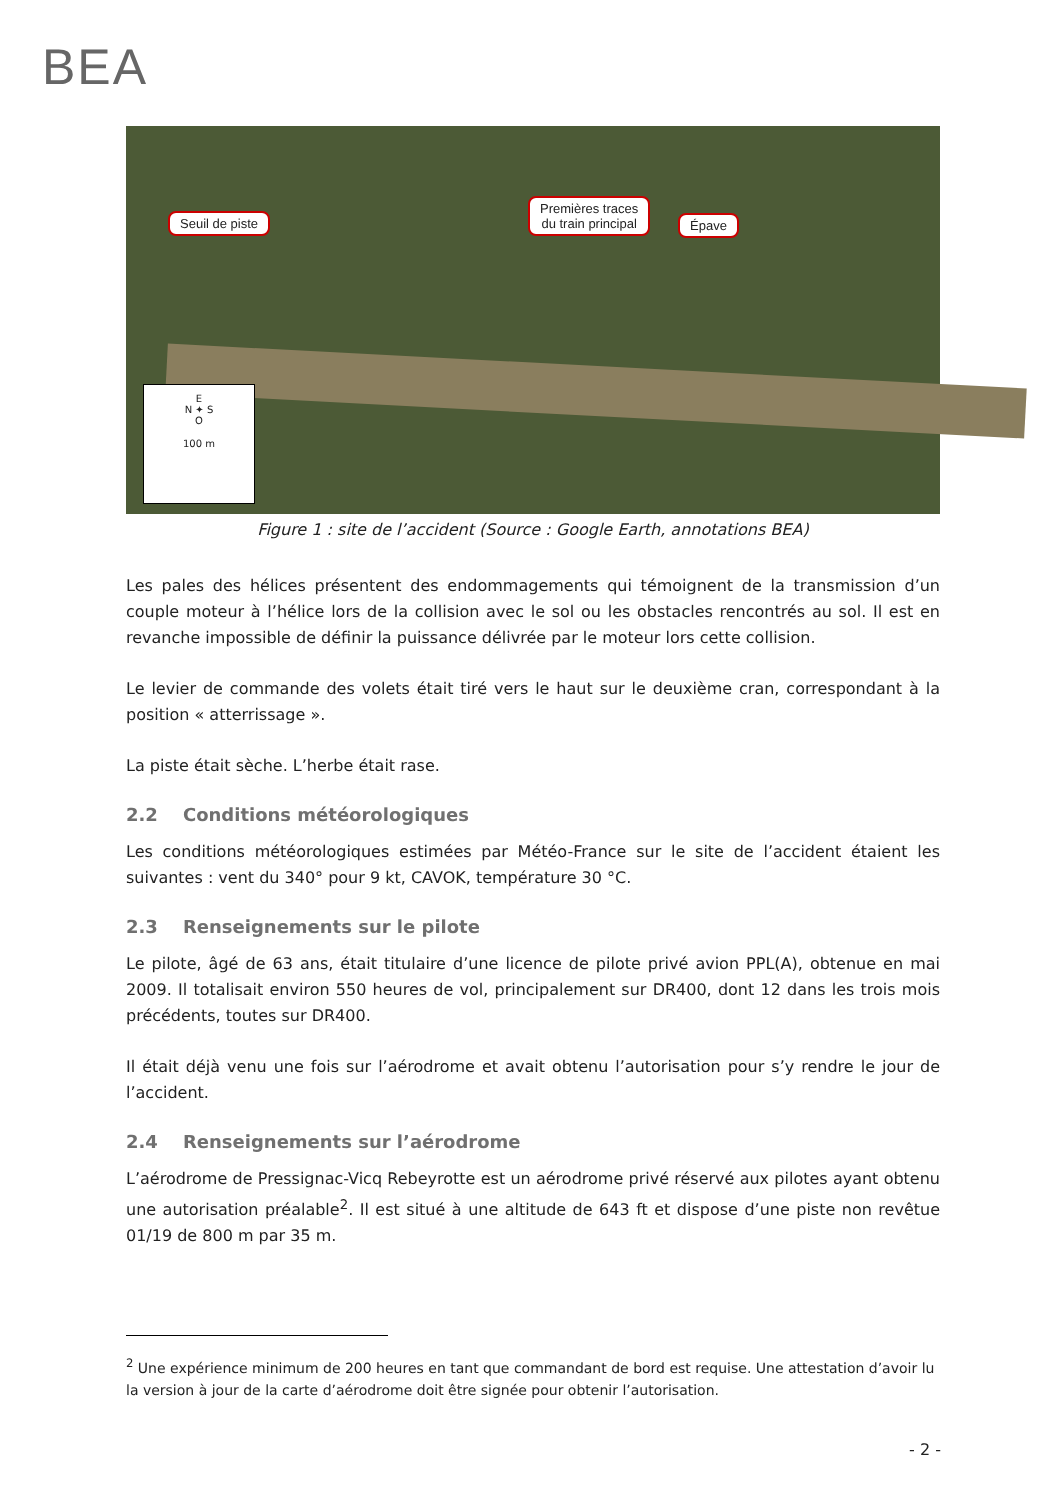BEA
Seuil de piste
Premières traces
du train principal
Épave
E
N ✦ S
O
100 m
Figure 1 : site de l’accident (Source : Google Earth, annotations BEA)
Les pales des hélices présentent des endommagements qui témoignent de la transmission d’un couple moteur à l’hélice lors de la collision avec le sol ou les obstacles rencontrés au sol. Il est en revanche impossible de définir la puissance délivrée par le moteur lors cette collision.
Le levier de commande des volets était tiré vers le haut sur le deuxième cran, correspondant à la position « atterrissage ».
La piste était sèche. L’herbe était rase.
2.2 Conditions météorologiques
Les conditions météorologiques estimées par Météo-France sur le site de l’accident étaient les suivantes : vent du 340° pour 9 kt, CAVOK, température 30 °C.
2.3 Renseignements sur le pilote
Le pilote, âgé de 63 ans, était titulaire d’une licence de pilote privé avion PPL(A), obtenue en mai 2009. Il totalisait environ 550 heures de vol, principalement sur DR400, dont 12 dans les trois mois précédents, toutes sur DR400.
Il était déjà venu une fois sur l’aérodrome et avait obtenu l’autorisation pour s’y rendre le jour de l’accident.
2.4 Renseignements sur l’aérodrome
L’aérodrome de Pressignac-Vicq Rebeyrotte est un aérodrome privé réservé aux pilotes ayant obtenu une autorisation préalable<sup>2</sup>. Il est situé à une altitude de 643 ft et dispose d’une piste non revêtue 01/19 de 800 m par 35 m.
<sup>2</sup> Une expérience minimum de 200 heures en tant que commandant de bord est requise. Une attestation d’avoir lu la version à jour de la carte d’aérodrome doit être signée pour obtenir l’autorisation.
- 2 -